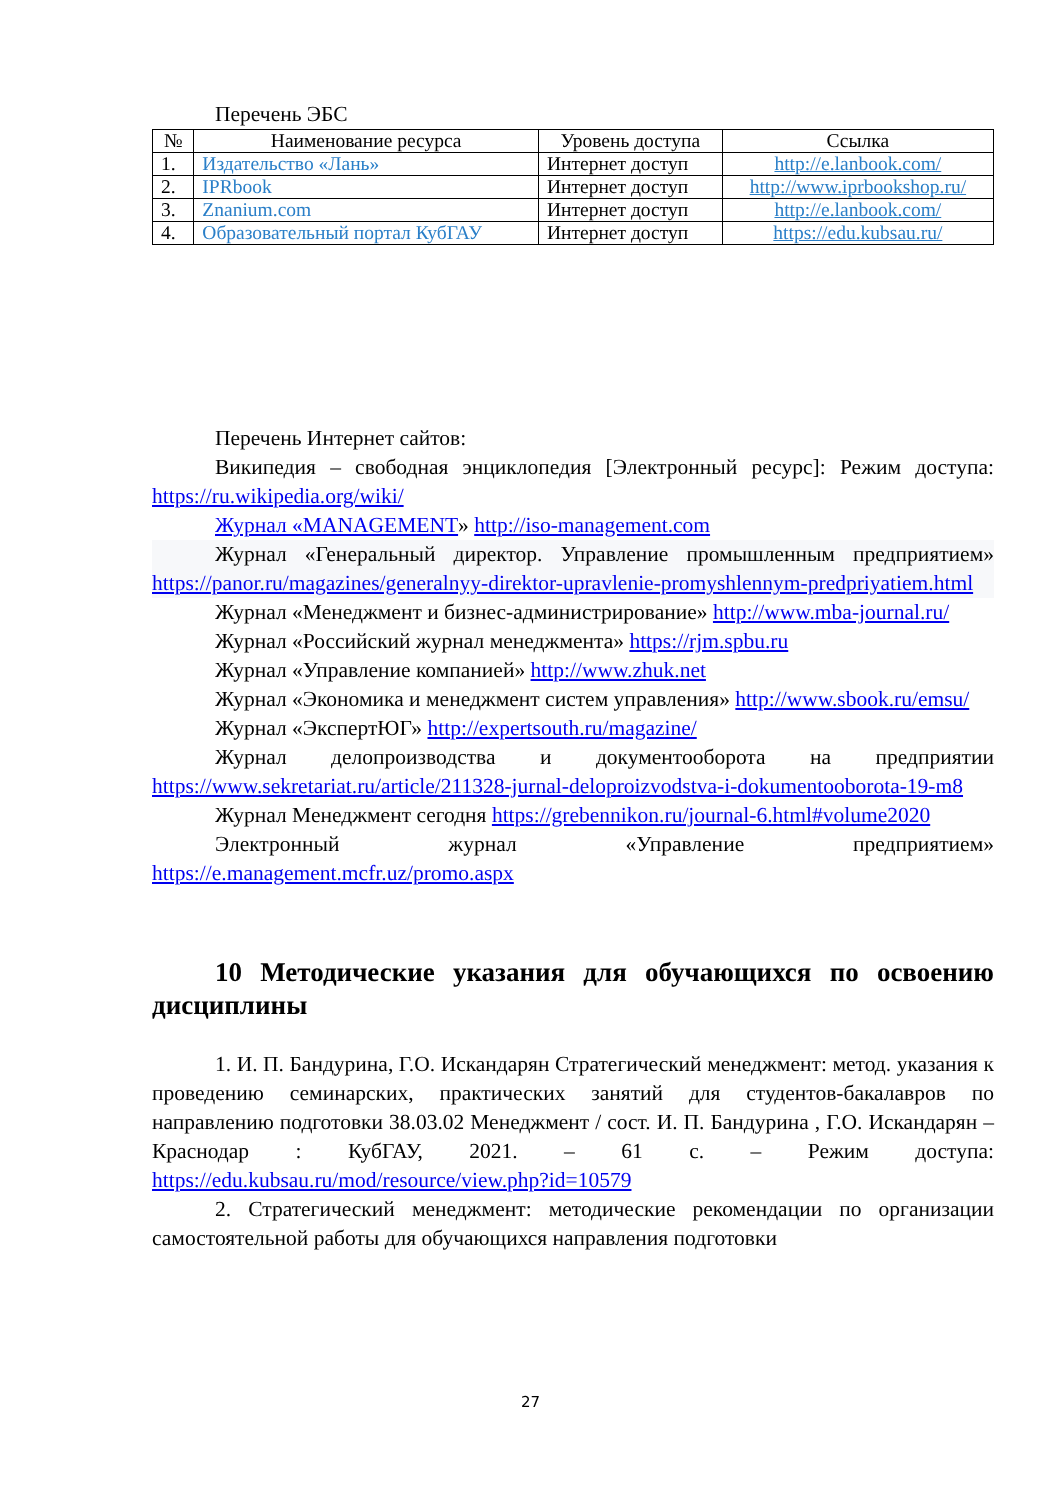Перечень ЭБС
| № | Наименование ресурса | Уровень доступа | Ссылка |
| --- | --- | --- | --- |
| 1. | Издательство «Лань» | Интернет доступ | http://e.lanbook.com/ |
| 2. | IPRbook | Интернет доступ | http://www.iprbookshop.ru/ |
| 3. | Znanium.com | Интернет доступ | http://e.lanbook.com/ |
| 4. | Образовательный портал КубГАУ | Интернет доступ | https://edu.kubsau.ru/ |
Перечень Интернет сайтов:
Википедия – свободная энциклопедия [Электронный ресурс]: Режим доступа: https://ru.wikipedia.org/wiki/
Журнал «MANAGEMENT» http://iso-management.com
Журнал «Генеральный директор. Управление промышленным предприятием» https://panor.ru/magazines/generalnyy-direktor-upravlenie-promyshlennym-predpriyatiem.html
Журнал «Менеджмент и бизнес-администрирование» http://www.mba-journal.ru/
Журнал «Российский журнал менеджмента» https://rjm.spbu.ru
Журнал «Управление компанией» http://www.zhuk.net
Журнал «Экономика и менеджмент систем управления» http://www.sbook.ru/emsu/
Журнал «ЭкспертЮГ» http://expertsouth.ru/magazine/
Журнал делопроизводства и документооборота на предприятии https://www.sekretariat.ru/article/211328-jurnal-deloproizvodstva-i-dokumentooborota-19-m8
Журнал Менеджмент сегодня https://grebennikon.ru/journal-6.html#volume2020
Электронный журнал «Управление предприятием» https://e.management.mcfr.uz/promo.aspx
10 Методические указания для обучающихся по освоению дисциплины
1. И. П. Бандурина, Г.О. Искандарян Стратегический менеджмент: метод. указания к проведению семинарских, практических занятий для студентов-бакалавров по направлению подготовки 38.03.02 Менеджмент / сост. И. П. Бандурина , Г.О. Искандарян – Краснодар : КубГАУ, 2021. – 61 с. – Режим доступа: https://edu.kubsau.ru/mod/resource/view.php?id=10579
2. Стратегический менеджмент: методические рекомендации по организации самостоятельной работы для обучающихся направления подготовки
27